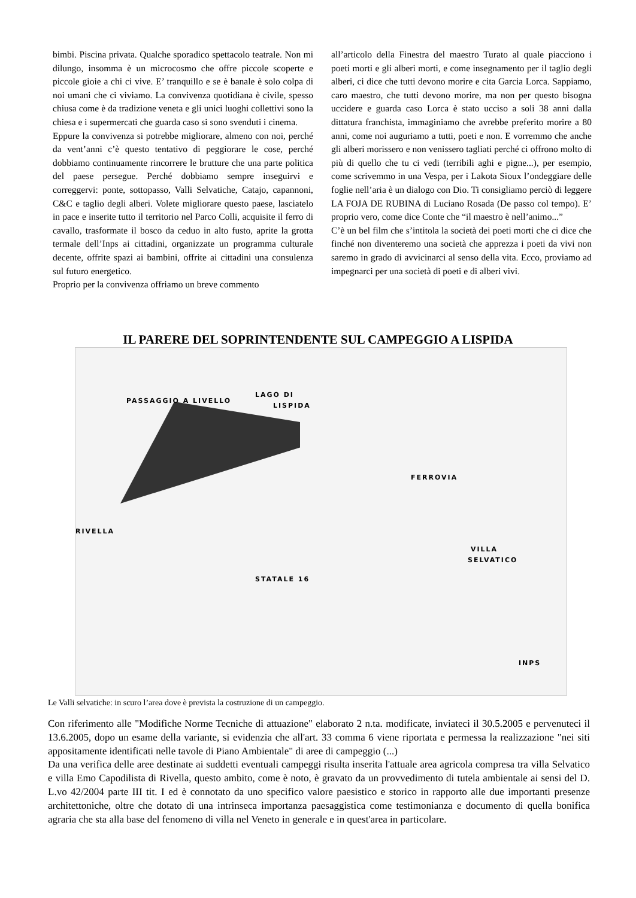bimbi. Piscina privata. Qualche sporadico spettacolo teatrale. Non mi dilungo, insomma è un microcosmo che offre piccole scoperte e piccole gioie a chi ci vive. E’ tranquillo e se è banale è solo colpa di noi umani che ci viviamo. La convivenza quotidiana è civile, spesso chiusa come è da tradizione veneta e gli unici luoghi collettivi sono la chiesa e i supermercati che guarda caso si sono svenduti i cinema.
Eppure la convivenza si potrebbe migliorare, almeno con noi, perché da vent’anni c’è questo tentativo di peggiorare le cose, perché dobbiamo continuamente rincorrere le brutture che una parte politica del paese persegue. Perché dobbiamo sempre inseguirvi e correggervi: ponte, sottopasso, Valli Selvatiche, Catajo, capannoni, C&C e taglio degli alberi. Volete migliorare questo paese, lasciatelo in pace e inserite tutto il territorio nel Parco Colli, acquisite il ferro di cavallo, trasformate il bosco da ceduo in alto fusto, aprite la grotta termale dell’Inps ai cittadini, organizzate un programma culturale decente, offrite spazi ai bambini, offrite ai cittadini una consulenza sul futuro energetico.
Proprio per la convivenza offriamo un breve commento
all’articolo della Finestra del maestro Turato al quale piacciono i poeti morti e gli alberi morti, e come insegnamento per il taglio degli alberi, ci dice che tutti devono morire e cita Garcia Lorca. Sappiamo, caro maestro, che tutti devono morire, ma non per questo bisogna uccidere e guarda caso Lorca è stato ucciso a soli 38 anni dalla dittatura franchista, immaginiamo che avrebbe preferito morire a 80 anni, come noi auguriamo a tutti, poeti e non. E vorremmo che anche gli alberi morissero e non venissero tagliati perché ci offrono molto di più di quello che tu ci vedi (terribili aghi e pigne...), per esempio, come scrivemmo in una Vespa, per i Lakota Sioux l’ondeggiare delle foglie nell’aria è un dialogo con Dio. Ti consigliamo perciò di leggere LA FOJA DE RUBINA di Luciano Rosada (De passo col tempo). E’ proprio vero, come dice Conte che “il maestro è nell’animo...”
C’è un bel film che s’intitola la società dei poeti morti che ci dice che finché non diventeremo una società che apprezza i poeti da vivi non saremo in grado di avvicinarci al senso della vita. Ecco, proviamo ad impegnarci per una società di poeti e di alberi vivi.
IL PARERE DEL SOPRINTENDENTE SUL CAMPEGGIO A LISPIDA
PASSAGGIO A LIVELLO
LAGO DI
LISPIDA
FERROVIA
RIVELLA
VILLA
SELVATICO
STATALE 16
INPS
Le Valli selvatiche: in scuro l’area dove è prevista la costruzione di un campeggio.
Con riferimento alle "Modifiche Norme Tecniche di attuazione" elaborato 2 n.ta. modificate, inviateci il 30.5.2005 e pervenuteci il 13.6.2005, dopo un esame della variante, si evidenzia che all'art. 33 comma 6 viene riportata e permessa la realizzazione "nei siti appositamente identificati nelle tavole di Piano Ambientale" di aree di campeggio (...)
Da una verifica delle aree destinate ai suddetti eventuali campeggi risulta inserita l'attuale area agricola compresa tra villa Selvatico e villa Emo Capodilista di Rivella, questo ambito, come è noto, è gravato da un provvedimento di tutela ambientale ai sensi del D. L.vo 42/2004 parte III tit. I ed è connotato da uno specifico valore paesistico e storico in rapporto alle due importanti presenze architettoniche, oltre che dotato di una intrinseca importanza paesaggistica come testimonianza e documento di quella bonifica agraria che sta alla base del fenomeno di villa nel Veneto in generale e in quest'area in particolare.